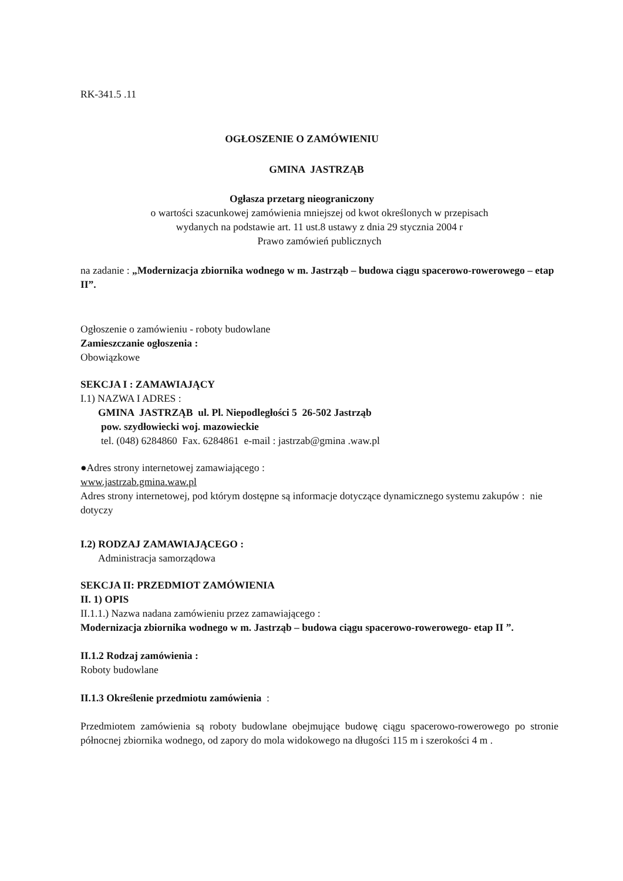RK-341.5 .11
OGŁOSZENIE O ZAMÓWIENIU
GMINA JASTRZĄB
Ogłasza przetarg nieograniczony
o wartości szacunkowej zamówienia mniejszej od kwot określonych w przepisach
wydanych na podstawie art. 11 ust.8 ustawy z dnia 29 stycznia 2004 r
Prawo zamówień publicznych
na zadanie : „Modernizacja zbiornika wodnego w m. Jastrząb – budowa ciągu spacerowo-rowerowego – etap II”.
Ogłoszenie o zamówieniu - roboty budowlane
Zamieszczanie ogłoszenia :
Obowiązkowe
SEKCJA I : ZAMAWIAJĄCY
I.1) NAZWA I ADRES :
GMINA JASTRZĄB ul. Pl. Niepodległości 5 26-502 Jastrząb
pow. szydłowiecki woj. mazowieckie
tel. (048) 6284860 Fax. 6284861 e-mail : jastrzab@gmina .waw.pl
●Adres strony internetowej zamawiającego :
www.jastrzab.gmina.waw.pl
Adres strony internetowej, pod którym dostępne są informacje dotyczące dynamicznego systemu zakupów : nie dotyczy
I.2) RODZAJ ZAMAWIAJĄCEGO :
Administracja samorządowa
SEKCJA II: PRZEDMIOT ZAMÓWIENIA
II. 1) OPIS
II.1.1.) Nazwa nadana zamówieniu przez zamawiającego :
Modernizacja zbiornika wodnego w m. Jastrząb – budowa ciągu spacerowo-rowerowego- etap II ”.
II.1.2 Rodzaj zamówienia :
Roboty budowlane
II.1.3 Określenie przedmiotu zamówienia :
Przedmiotem zamówienia są roboty budowlane obejmujące budowę ciągu spacerowo-rowerowego po stronie północnej zbiornika wodnego, od zapory do mola widokowego na długości 115 m i szerokości 4 m .